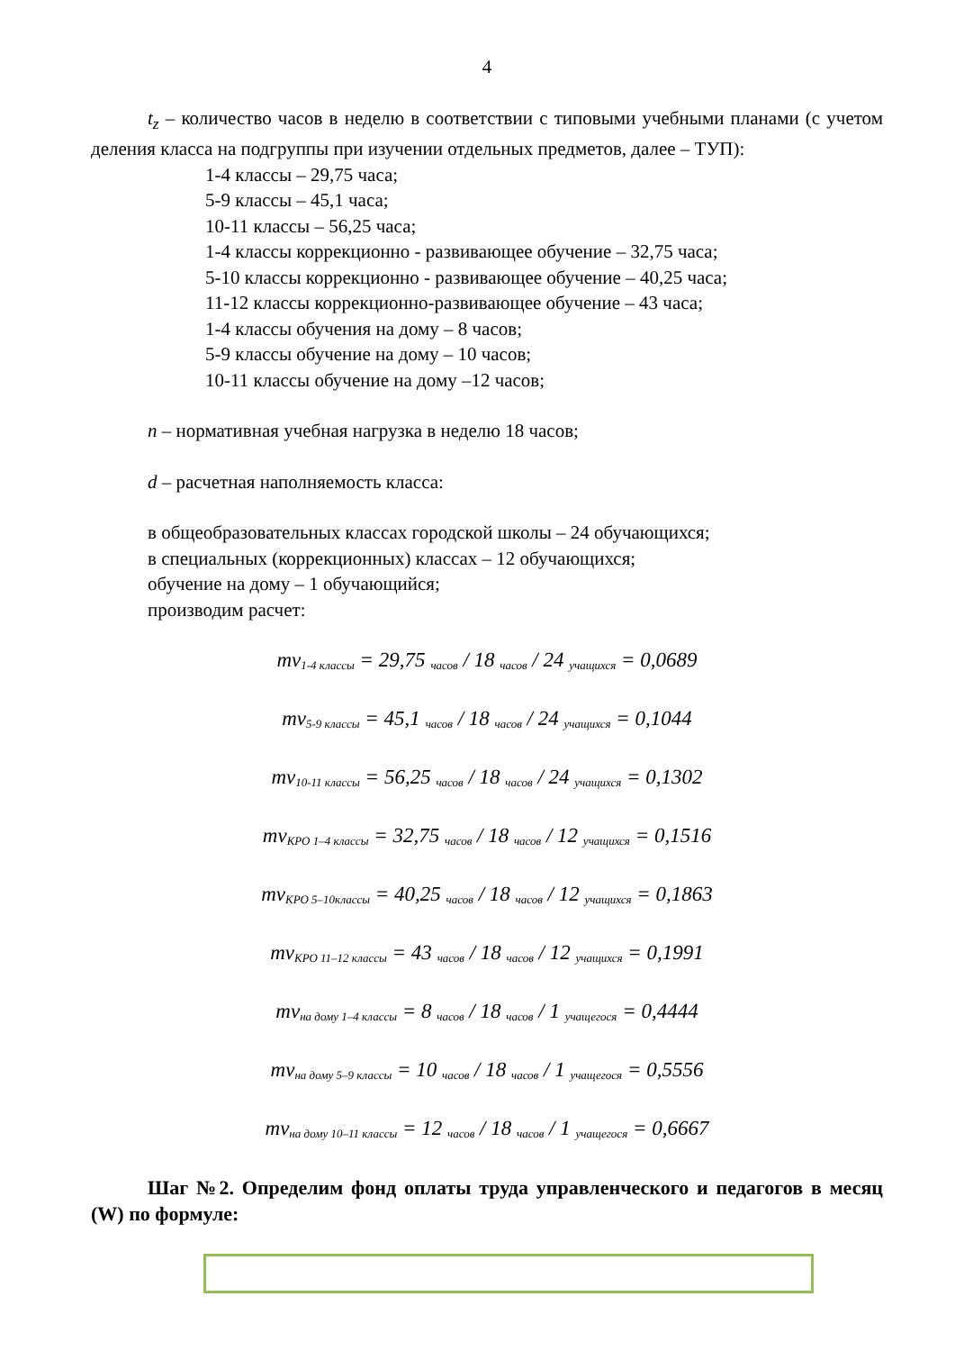4
t<sub>z</sub> – количество часов в неделю в соответствии с типовыми учебными планами (с учетом деления класса на подгруппы при изучении отдельных предметов, далее – ТУП):
1-4 классы – 29,75 часа;
5-9 классы – 45,1 часа;
10-11 классы – 56,25 часа;
1-4 классы коррекционно - развивающее обучение – 32,75 часа;
5-10 классы коррекционно - развивающее обучение – 40,25 часа;
11-12 классы коррекционно-развивающее обучение – 43 часа;
1-4 классы обучения на дому – 8 часов;
5-9 классы обучение на дому – 10 часов;
10-11 классы обучение на дому –12 часов;
n – нормативная учебная нагрузка в неделю 18 часов;
d – расчетная наполняемость класса:
в общеобразовательных классах городской школы – 24 обучающихся;
в специальных (коррекционных) классах – 12 обучающихся;
обучение на дому – 1 обучающийся;
производим расчет:
mv<sub>1-4 классы</sub> = 29,75 <sub>часов</sub> / 18 <sub>часов</sub> / 24 <sub>учащихся</sub> = 0,0689
mv<sub>5-9 классы</sub> = 45,1 <sub>часов</sub> / 18 <sub>часов</sub> / 24 <sub>учащихся</sub> = 0,1044
mv<sub>10-11 классы</sub> = 56,25 <sub>часов</sub> / 18 <sub>часов</sub> / 24 <sub>учащихся</sub> = 0,1302
mv<sub>КРО 1–4 классы</sub> = 32,75 <sub>часов</sub> / 18 <sub>часов</sub> / 12 <sub>учащихся</sub> = 0,1516
mv<sub>КРО 5–10классы</sub> = 40,25 <sub>часов</sub> / 18 <sub>часов</sub> / 12 <sub>учащихся</sub> = 0,1863
mv<sub>КРО 11–12 классы</sub> = 43 <sub>часов</sub> / 18 <sub>часов</sub> / 12 <sub>учащихся</sub> = 0,1991
mv<sub>на дому 1–4 классы</sub> = 8 <sub>часов</sub> / 18 <sub>часов</sub> / 1 <sub>учащегося</sub> = 0,4444
mv<sub>на дому 5–9 классы</sub> = 10 <sub>часов</sub> / 18 <sub>часов</sub> / 1 <sub>учащегося</sub> = 0,5556
mv<sub>на дому 10–11 классы</sub> = 12 <sub>часов</sub> / 18 <sub>часов</sub> / 1 <sub>учащегося</sub> = 0,6667
Шаг №2. Определим фонд оплаты труда управленческого и педагогов в месяц (W) по формуле: